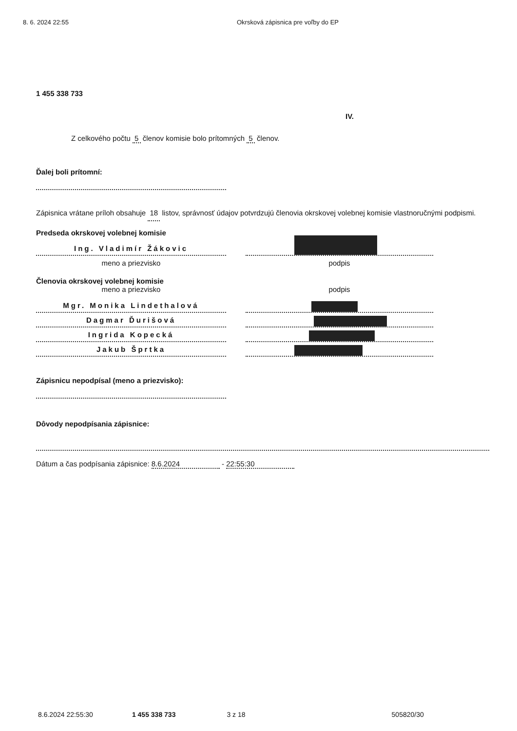8. 6. 2024 22:55 Okrsková zápisnica pre voľby do EP
1 455 338 733
IV.
Z celkového počtu 5 členov komisie bolo prítomných 5 členov.
Ďalej boli prítomní:
Zápisnica vrátane príloh obsahuje 18 listov, správnosť údajov potvrdzujú členovia okrskovej volebnej komisie vlastnoručnými podpismi.
Predseda okrskovej volebnej komisie
Ing. Vladimír Žákovic
meno a priezvisko podpis
Členovia okrskovej volebnej komisie
meno a priezvisko podpis
Mgr. Monika Lindethalová
Dagmar Ďurišová
Ingrida Kopecká
Jakub Šprtka
Zápisnicu nepodpísal (meno a priezvisko):
Dôvody nepodpísania zápisnice:
Dátum a čas podpísania zápisnice: 8.6.2024 - 22:55:30
8.6.2024 22:55:30 1 455 338 733 3 z 18 505820/30